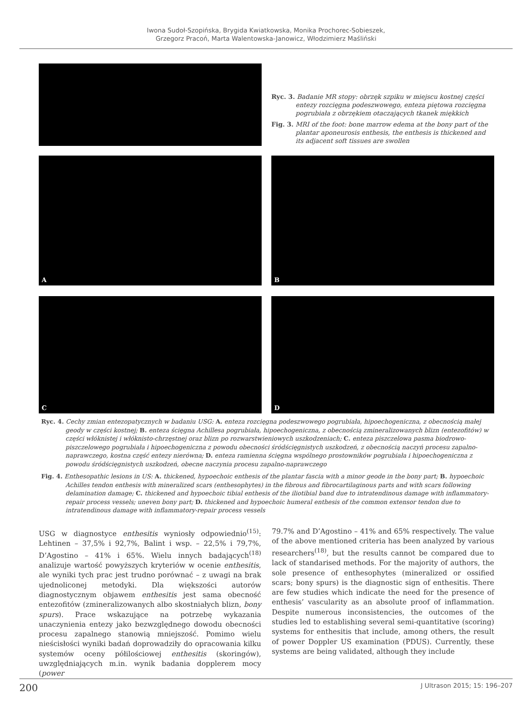Iwona Sudoł-Szopińska, Brygida Kwiatkowska, Monika Prochorec-Sobieszek,
Grzegorz Pracoń, Marta Walentowska-Janowicz, Włodzimierz Maśliński
Ryc. 3. Badanie MR stopy: obrzęk szpiku w miejscu kostnej części entezy rozcięgna podeszwowego, enteza piętowa rozcięgna pogrubiała z obrzękiem otaczających tkanek miękkich
Fig. 3. MRI of the foot: bone marrow edema at the bony part of the plantar aponeurosis enthesis, the enthesis is thickened and its adjacent soft tissues are swollen
A
B
C
D
Ryc. 4. Cechy zmian entezopatycznych w badaniu USG: A. enteza rozcięgna podeszwowego pogrubiała, hipoechogeniczna, z obecnością małej geody w części kostnej; B. enteza ścięgna Achillesa pogrubiała, hipoechogeniczna, z obecnością zmineralizowanych blizn (entezofitów) w części włóknistej i włóknisto-chrzęstnej oraz blizn po rozwarstwieniowych uszkodzeniach; C. enteza piszczelowa pasma biodrowo-piszczelowego pogrubiała i hipoechogeniczna z powodu obecności śródścięgnistych uszkodzeń, z obecnością naczyń procesu zapalno-naprawczego, kostna część entezy nierówna; D. enteza ramienna ścięgna wspólnego prostowników pogrubiała i hipoechogeniczna z powodu śródścięgnistych uszkodzeń, obecne naczynia procesu zapalno-naprawczego
Fig. 4. Enthesopathic lesions in US: A. thickened, hypoechoic enthesis of the plantar fascia with a minor geode in the bony part; B. hypoechoic Achilles tendon enthesis with mineralized scars (enthesophytes) in the fibrous and fibrocartilaginous parts and with scars following delamination damage; C. thickened and hypoechoic tibial enthesis of the iliotibial band due to intratendinous damage with inflammatory-repair process vessels; uneven bony part; D. thickened and hypoechoic humeral enthesis of the common extensor tendon due to intratendinous damage with inflammatory-repair process vessels
USG w diagnostyce enthesitis wyniosły odpowiednio<sup>(15)</sup>: Lehtinen – 37,5% i 92,7%, Balint i wsp. – 22,5% i 79,7%, D’Agostino – 41% i 65%. Wielu innych badających<sup>(18)</sup> analizuje wartość powyższych kryteriów w ocenie enthesitis, ale wyniki tych prac jest trudno porównać – z uwagi na brak ujednoliconej metodyki. Dla większości autorów diagnostycznym objawem enthesitis jest sama obecność entezofitów (zmineralizowanych albo skostniałych blizn, bony spurs). Prace wskazujące na potrzebę wykazania unaczynienia entezy jako bezwzględnego dowodu obecności procesu zapalnego stanowią mniejszość. Pomimo wielu nieścisłości wyniki badań doprowadziły do opracowania kilku systemów oceny półilościowej enthesitis (skoringów), uwzględniających m.in. wynik badania dopplerem mocy (power
79.7% and D’Agostino – 41% and 65% respectively. The value of the above mentioned criteria has been analyzed by various researchers<sup>(18)</sup>, but the results cannot be compared due to lack of standarised methods. For the majority of authors, the sole presence of enthesophytes (mineralized or ossified scars; bony spurs) is the diagnostic sign of enthesitis. There are few studies which indicate the need for the presence of enthesis’ vascularity as an absolute proof of inflammation. Despite numerous inconsistencies, the outcomes of the studies led to establishing several semi-quantitative (scoring) systems for enthesitis that include, among others, the result of power Doppler US examination (PDUS). Currently, these systems are being validated, although they include
200 J Ultrason 2015; 15: 196–207